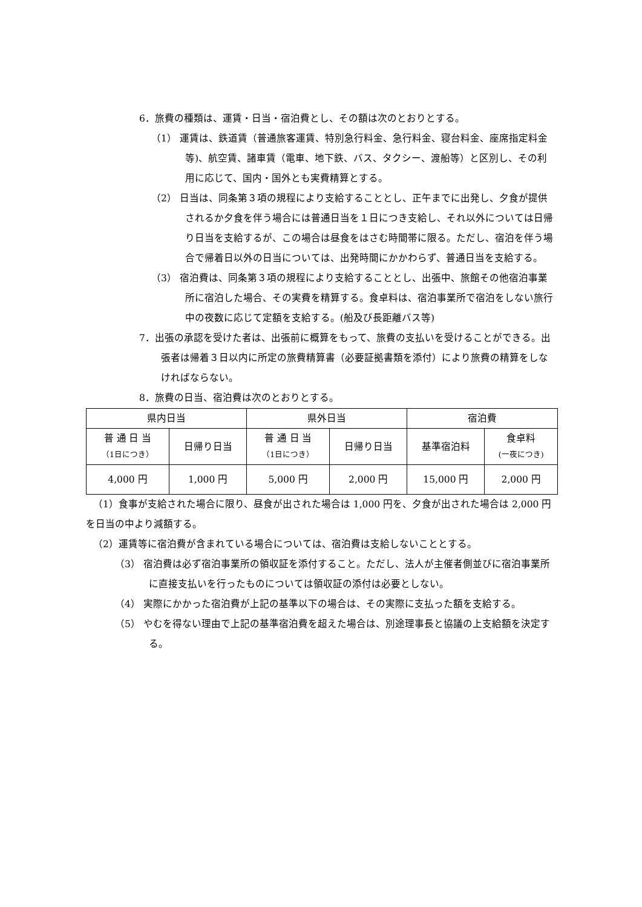6．旅費の種類は、運賃・日当・宿泊費とし、その額は次のとおりとする。
（1） 運賃は、鉄道賃（普通旅客運賃、特別急行料金、急行料金、寝台料金、座席指定料金等)、航空賃、諸車賃（電車、地下鉄、バス、タクシー、渡船等）と区別し、その利用に応じて、国内・国外とも実費精算とする。
（2） 日当は、同条第３項の規程により支給することとし、正午までに出発し、夕食が提供されるか夕食を伴う場合には普通日当を１日につき支給し、それ以外については日帰り日当を支給するが、この場合は昼食をはさむ時間帯に限る。ただし、宿泊を伴う場合で帰着日以外の日当については、出発時間にかかわらず、普通日当を支給する。
（3） 宿泊費は、同条第３項の規程により支給することとし、出張中、旅館その他宿泊事業所に宿泊した場合、その実費を精算する。食卓料は、宿泊事業所で宿泊をしない旅行中の夜数に応じて定額を支給する。(船及び長距離バス等)
7．出張の承認を受けた者は、出張前に概算をもって、旅費の支払いを受けることができる。出張者は帰着３日以内に所定の旅費精算書（必要証拠書類を添付）により旅費の精算をしなければならない。
8．旅費の日当、宿泊費は次のとおりとする。
| 県内日当 | | 県外日当 | | 宿泊費 | |
| 普 通 日 当 （1日につき） | 日帰り日当 | 普 通 日 当 （1日につき） | 日帰り日当 | 基準宿泊料 | 食卓料 (一夜につき) |
| 4,000 円 | 1,000 円 | 5,000 円 | 2,000 円 | 15,000 円 | 2,000 円 |
（1）食事が支給された場合に限り、昼食が出された場合は 1,000 円を、夕食が出された場合は 2,000 円を日当の中より減額する。
（2）運賃等に宿泊費が含まれている場合については、宿泊費は支給しないこととする。
（3） 宿泊費は必ず宿泊事業所の領収証を添付すること。ただし、法人が主催者側並びに宿泊事業所に直接支払いを行ったものについては領収証の添付は必要としない。
（4） 実際にかかった宿泊費が上記の基準以下の場合は、その実際に支払った額を支給する。
（5） やむを得ない理由で上記の基準宿泊費を超えた場合は、別途理事長と協議の上支給額を決定する。